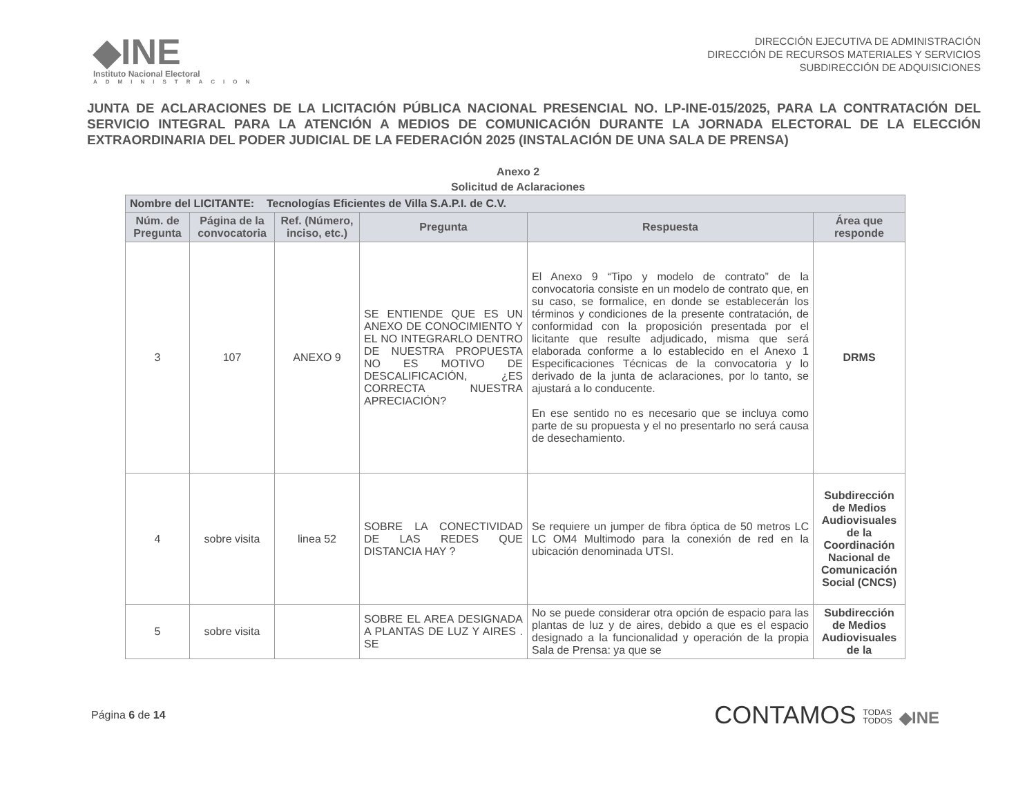◆INE
Instituto Nacional Electoral
ADMINISTRACION
DIRECCIÓN EJECUTIVA DE ADMINISTRACIÓN
DIRECCIÓN DE RECURSOS MATERIALES Y SERVICIOS
SUBDIRECCIÓN DE ADQUISICIONES
JUNTA DE ACLARACIONES DE LA LICITACIÓN PÚBLICA NACIONAL PRESENCIAL NO. LP-INE-015/2025, PARA LA CONTRATACIÓN DEL SERVICIO INTEGRAL PARA LA ATENCIÓN A MEDIOS DE COMUNICACIÓN DURANTE LA JORNADA ELECTORAL DE LA ELECCIÓN EXTRAORDINARIA DEL PODER JUDICIAL DE LA FEDERACIÓN 2025 (INSTALACIÓN DE UNA SALA DE PRENSA)
Anexo 2
Solicitud de Aclaraciones
| Nombre del LICITANTE: Tecnologías Eficientes de Villa S.A.P.I. de C.V. | | | | | |
| Núm. de Pregunta | Página de la convocatoria | Ref. (Número, inciso, etc.) | Pregunta | Respuesta | Área que responde |
| 3 | 107 | ANEXO 9 | SE ENTIENDE QUE ES UN ANEXO DE CONOCIMIENTO Y EL NO INTEGRARLO DENTRO DE NUESTRA PROPUESTA NO ES MOTIVO DE DESCALIFICACIÓN, ¿ES CORRECTA NUESTRA APRECIACIÓN? | El Anexo 9 “Tipo y modelo de contrato” de la convocatoria consiste en un modelo de contrato que, en su caso, se formalice, en donde se establecerán los términos y condiciones de la presente contratación, de conformidad con la proposición presentada por el licitante que resulte adjudicado, misma que será elaborada conforme a lo establecido en el Anexo 1 Especificaciones Técnicas de la convocatoria y lo derivado de la junta de aclaraciones, por lo tanto, se ajustará a lo conducente. En ese sentido no es necesario que se incluya como parte de su propuesta y el no presentarlo no será causa de desechamiento. | DRMS |
| 4 | sobre visita | linea 52 | SOBRE LA CONECTIVIDAD DE LAS REDES QUE DISTANCIA HAY ? | Se requiere un jumper de fibra óptica de 50 metros LC LC OM4 Multimodo para la conexión de red en la ubicación denominada UTSI. | Subdirección de Medios Audiovisuales de la Coordinación Nacional de Comunicación Social (CNCS) |
| 5 | sobre visita | | SOBRE EL AREA DESIGNADA A PLANTAS DE LUZ Y AIRES . SE | No se puede considerar otra opción de espacio para las plantas de luz y de aires, debido a que es el espacio designado a la funcionalidad y operación de la propia Sala de Prensa: ya que se | Subdirección de Medios Audiovisuales de la |
Página 6 de 14
CONTAMOS TODAS
TODOS ◆INE